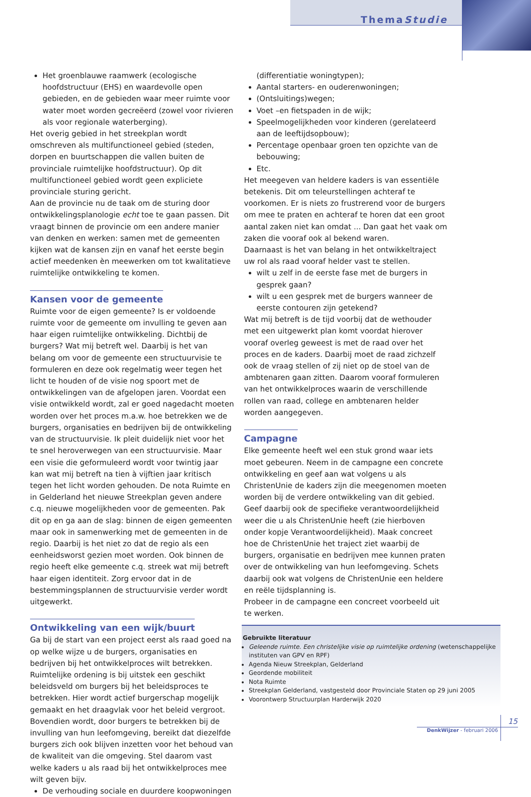ThemaStudie
Het groenblauwe raamwerk (ecologische hoofdstructuur (EHS) en waardevolle open gebieden, en de gebieden waar meer ruimte voor water moet worden gecreëerd (zowel voor rivieren als voor regionale waterberging).
Het overig gebied in het streekplan wordt omschreven als multifunctioneel gebied (steden, dorpen en buurtschappen die vallen buiten de provinciale ruimtelijke hoofdstructuur). Op dit multifunctioneel gebied wordt geen expliciete provinciale sturing gericht.
Aan de provincie nu de taak om de sturing door ontwikkelingsplanologie echt toe te gaan passen. Dit vraagt binnen de provincie om een andere manier van denken en werken: samen met de gemeenten kijken wat de kansen zijn en vanaf het eerste begin actief meedenken èn meewerken om tot kwalitatieve ruimtelijke ontwikkeling te komen.
Kansen voor de gemeente
Ruimte voor de eigen gemeente? Is er voldoende ruimte voor de gemeente om invulling te geven aan haar eigen ruimtelijke ontwikkeling. Dichtbij de burgers? Wat mij betreft wel. Daarbij is het van belang om voor de gemeente een structuurvisie te formuleren en deze ook regelmatig weer tegen het licht te houden of de visie nog spoort met de ontwikkelingen van de afgelopen jaren. Voordat een visie ontwikkeld wordt, zal er goed nagedacht moeten worden over het proces m.a.w. hoe betrekken we de burgers, organisaties en bedrijven bij de ontwikkeling van de structuurvisie. Ik pleit duidelijk niet voor het te snel heroverwegen van een structuurvisie. Maar een visie die geformuleerd wordt voor twintig jaar kan wat mij betreft na tien à vijftien jaar kritisch tegen het licht worden gehouden. De nota Ruimte en in Gelderland het nieuwe Streekplan geven andere c.q. nieuwe mogelijkheden voor de gemeenten. Pak dit op en ga aan de slag: binnen de eigen gemeenten maar ook in samenwerking met de gemeenten in de regio. Daarbij is het niet zo dat de regio als een eenheidsworst gezien moet worden. Ook binnen de regio heeft elke gemeente c.q. streek wat mij betreft haar eigen identiteit. Zorg ervoor dat in de bestemmingsplannen de structuurvisie verder wordt uitgewerkt.
Ontwikkeling van een wijk/buurt
Ga bij de start van een project eerst als raad goed na op welke wijze u de burgers, organisaties en bedrijven bij het ontwikkelproces wilt betrekken. Ruimtelijke ordening is bij uitstek een geschikt beleidsveld om burgers bij het beleidsproces te betrekken. Hier wordt actief burgerschap mogelijk gemaakt en het draagvlak voor het beleid vergroot. Bovendien wordt, door burgers te betrekken bij de invulling van hun leefomgeving, bereikt dat diezelfde burgers zich ook blijven inzetten voor het behoud van de kwaliteit van die omgeving. Stel daarom vast welke kaders u als raad bij het ontwikkelproces mee wilt geven bijv.
De verhouding sociale en duurdere koopwoningen
(differentiatie woningtypen);
Aantal starters- en ouderenwoningen;
(Ontsluitings)wegen;
Voet –en fietspaden in de wijk;
Speelmogelijkheden voor kinderen (gerelateerd aan de leeftijdsopbouw);
Percentage openbaar groen ten opzichte van de bebouwing;
Etc.
Het meegeven van heldere kaders is van essentiële betekenis. Dit om teleurstellingen achteraf te voorkomen. Er is niets zo frustrerend voor de burgers om mee te praten en achteraf te horen dat een groot aantal zaken niet kan omdat ... Dan gaat het vaak om zaken die vooraf ook al bekend waren.
Daarnaast is het van belang in het ontwikkeltraject uw rol als raad vooraf helder vast te stellen.
wilt u zelf in de eerste fase met de burgers in gesprek gaan?
wilt u een gesprek met de burgers wanneer de eerste contouren zijn getekend?
Wat mij betreft is de tijd voorbij dat de wethouder met een uitgewerkt plan komt voordat hierover vooraf overleg geweest is met de raad over het proces en de kaders. Daarbij moet de raad zichzelf ook de vraag stellen of zij niet op de stoel van de ambtenaren gaan zitten. Daarom vooraf formuleren van het ontwikkelproces waarin de verschillende rollen van raad, college en ambtenaren helder worden aangegeven.
Campagne
Elke gemeente heeft wel een stuk grond waar iets moet gebeuren. Neem in de campagne een concrete ontwikkeling en geef aan wat volgens u als ChristenUnie de kaders zijn die meegenomen moeten worden bij de verdere ontwikkeling van dit gebied. Geef daarbij ook de specifieke verantwoordelijkheid weer die u als ChristenUnie heeft (zie hierboven onder kopje Verantwoordelijkheid). Maak concreet hoe de ChristenUnie het traject ziet waarbij de burgers, organisatie en bedrijven mee kunnen praten over de ontwikkeling van hun leefomgeving. Schets daarbij ook wat volgens de ChristenUnie een heldere en reële tijdsplanning is.
Probeer in de campagne een concreet voorbeeld uit te werken.
Gebruikte literatuur
Geleende ruimte. Een christelijke visie op ruimtelijke ordening (wetenschappelijke instituten van GPV en RPF)
Agenda Nieuw Streekplan, Gelderland
Geordende mobiliteit
Nota Ruimte
Streekplan Gelderland, vastgesteld door Provinciale Staten op 29 juni 2005
Voorontwerp Structuurplan Harderwijk 2020
15
DenkWijzer - februari 2006